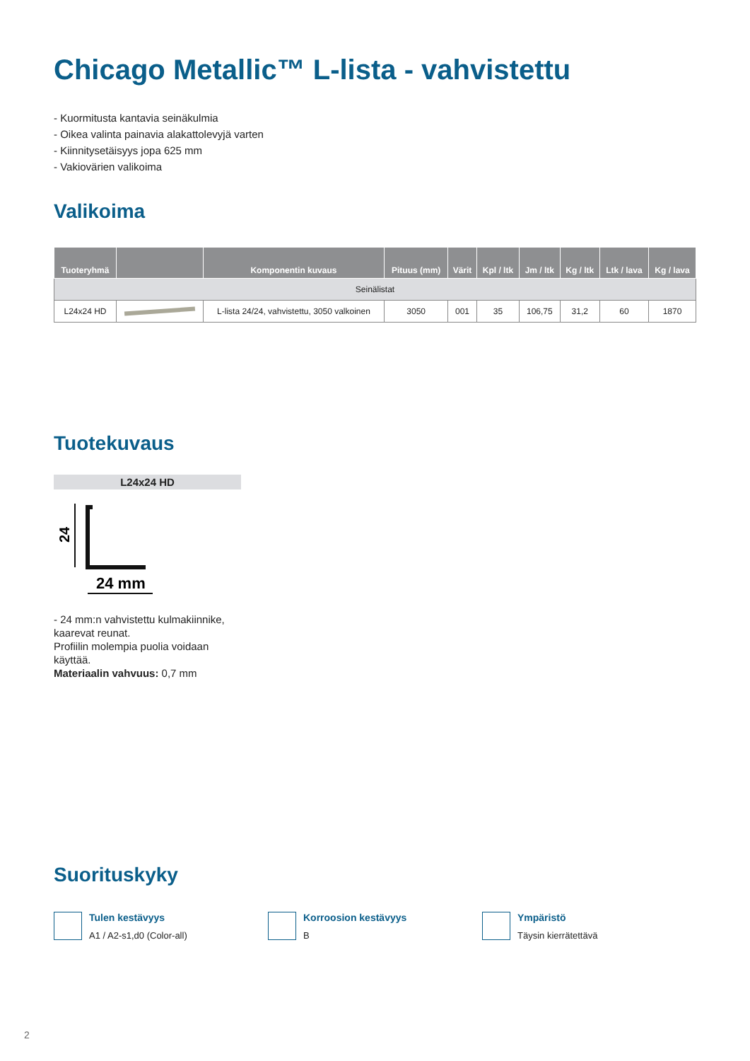Chicago Metallic™ L-lista - vahvistettu
- Kuormitusta kantavia seinäkulmia
- Oikea valinta painavia alakattolevyjä varten
- Kiinnitysetäisyys jopa 625 mm
- Vakiovärien valikoima
Valikoima
| Tuoteryhmä | | Komponentin kuvaus | Pituus (mm) | Värit | Kpl / ltk | Jm / ltk | Kg / ltk | Ltk / lava | Kg / lava |
| --- | --- | --- | --- | --- | --- | --- | --- | --- | --- |
| Seinälistat | | | | | | | | | |
| L24x24 HD | | L-lista 24/24, vahvistettu, 3050 valkoinen | 3050 | 001 | 35 | 106,75 | 31,2 | 60 | 1870 |
Tuotekuvaus
L24x24 HD
24
24 mm
- 24 mm:n vahvistettu kulmakiinnike, kaarevat reunat.
Profiilin molempia puolia voidaan käyttää.
Materiaalin vahvuus: 0,7 mm
Suorituskyky
Tulen kestävyys
A1 / A2-s1,d0 (Color-all)
Korroosion kestävyys
B
Ympäristö
Täysin kierrätettävä
2